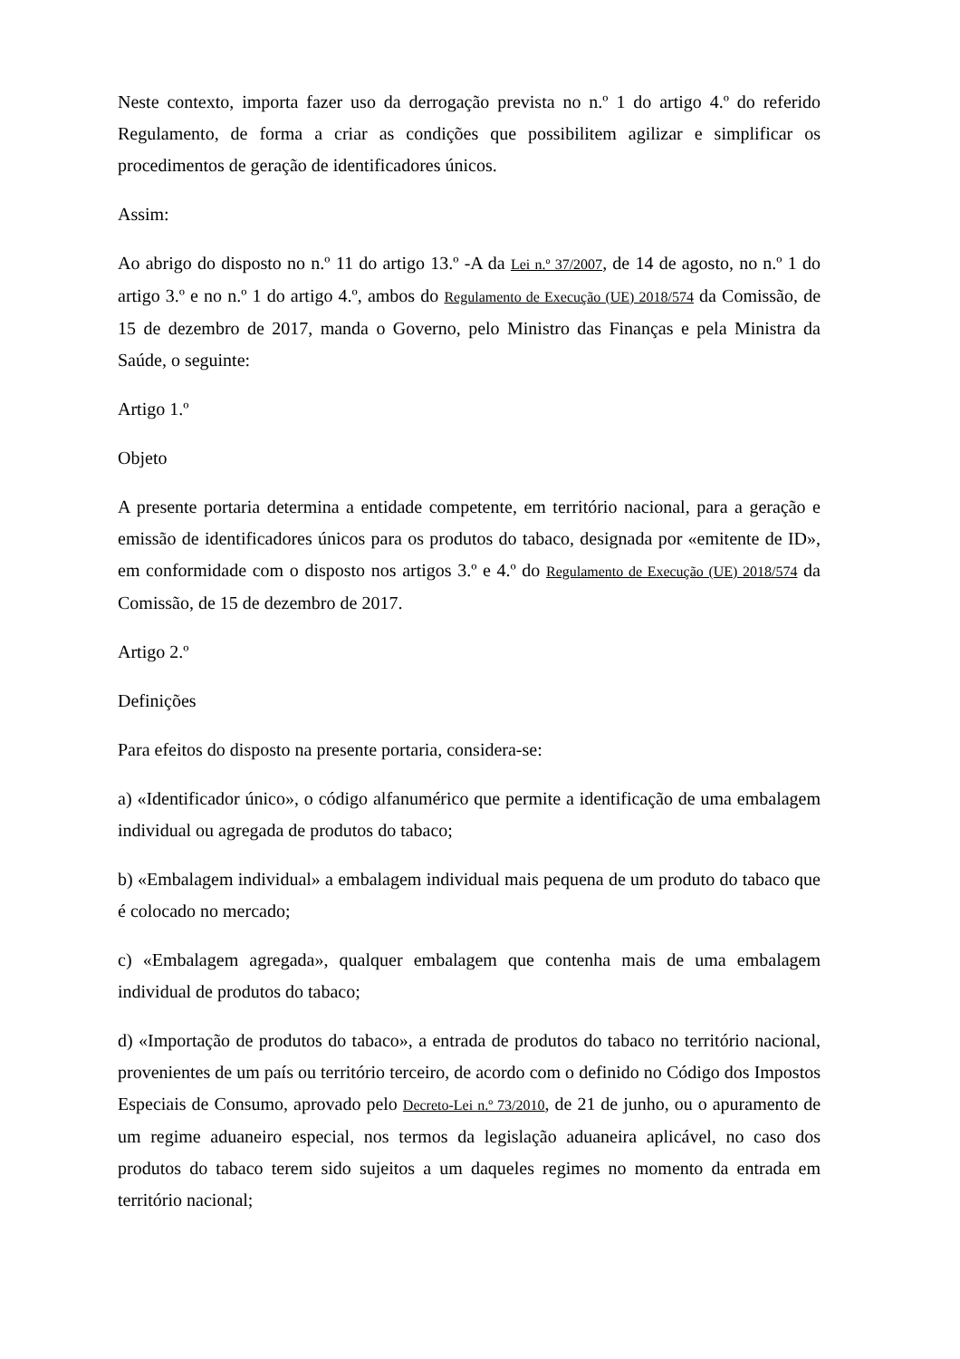Neste contexto, importa fazer uso da derrogação prevista no n.º 1 do artigo 4.º do referido Regulamento, de forma a criar as condições que possibilitem agilizar e simplificar os procedimentos de geração de identificadores únicos.
Assim:
Ao abrigo do disposto no n.º 11 do artigo 13.º -A da Lei n.º 37/2007, de 14 de agosto, no n.º 1 do artigo 3.º e no n.º 1 do artigo 4.º, ambos do Regulamento de Execução (UE) 2018/574 da Comissão, de 15 de dezembro de 2017, manda o Governo, pelo Ministro das Finanças e pela Ministra da Saúde, o seguinte:
Artigo 1.º
Objeto
A presente portaria determina a entidade competente, em território nacional, para a geração e emissão de identificadores únicos para os produtos do tabaco, designada por «emitente de ID», em conformidade com o disposto nos artigos 3.º e 4.º do Regulamento de Execução (UE) 2018/574 da Comissão, de 15 de dezembro de 2017.
Artigo 2.º
Definições
Para efeitos do disposto na presente portaria, considera-se:
a) «Identificador único», o código alfanumérico que permite a identificação de uma embalagem individual ou agregada de produtos do tabaco;
b) «Embalagem individual» a embalagem individual mais pequena de um produto do tabaco que é colocado no mercado;
c) «Embalagem agregada», qualquer embalagem que contenha mais de uma embalagem individual de produtos do tabaco;
d) «Importação de produtos do tabaco», a entrada de produtos do tabaco no território nacional, provenientes de um país ou território terceiro, de acordo com o definido no Código dos Impostos Especiais de Consumo, aprovado pelo Decreto-Lei n.º 73/2010, de 21 de junho, ou o apuramento de um regime aduaneiro especial, nos termos da legislação aduaneira aplicável, no caso dos produtos do tabaco terem sido sujeitos a um daqueles regimes no momento da entrada em território nacional;